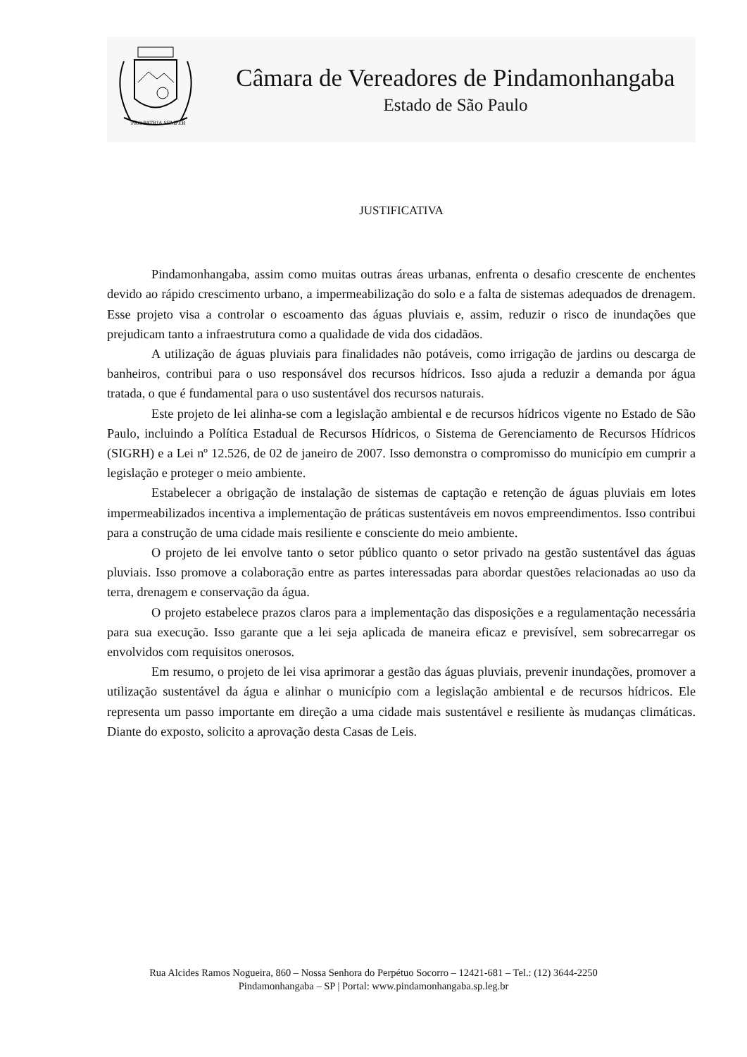PRO PATRIA SEMPER
Câmara de Vereadores de Pindamonhangaba
Estado de São Paulo
JUSTIFICATIVA
Pindamonhangaba, assim como muitas outras áreas urbanas, enfrenta o desafio crescente de enchentes devido ao rápido crescimento urbano, a impermeabilização do solo e a falta de sistemas adequados de drenagem. Esse projeto visa a controlar o escoamento das águas pluviais e, assim, reduzir o risco de inundações que prejudicam tanto a infraestrutura como a qualidade de vida dos cidadãos.
A utilização de águas pluviais para finalidades não potáveis, como irrigação de jardins ou descarga de banheiros, contribui para o uso responsável dos recursos hídricos. Isso ajuda a reduzir a demanda por água tratada, o que é fundamental para o uso sustentável dos recursos naturais.
Este projeto de lei alinha-se com a legislação ambiental e de recursos hídricos vigente no Estado de São Paulo, incluindo a Política Estadual de Recursos Hídricos, o Sistema de Gerenciamento de Recursos Hídricos (SIGRH) e a Lei nº 12.526, de 02 de janeiro de 2007. Isso demonstra o compromisso do município em cumprir a legislação e proteger o meio ambiente.
Estabelecer a obrigação de instalação de sistemas de captação e retenção de águas pluviais em lotes impermeabilizados incentiva a implementação de práticas sustentáveis em novos empreendimentos. Isso contribui para a construção de uma cidade mais resiliente e consciente do meio ambiente.
O projeto de lei envolve tanto o setor público quanto o setor privado na gestão sustentável das águas pluviais. Isso promove a colaboração entre as partes interessadas para abordar questões relacionadas ao uso da terra, drenagem e conservação da água.
O projeto estabelece prazos claros para a implementação das disposições e a regulamentação necessária para sua execução. Isso garante que a lei seja aplicada de maneira eficaz e previsível, sem sobrecarregar os envolvidos com requisitos onerosos.
Em resumo, o projeto de lei visa aprimorar a gestão das águas pluviais, prevenir inundações, promover a utilização sustentável da água e alinhar o município com a legislação ambiental e de recursos hídricos. Ele representa um passo importante em direção a uma cidade mais sustentável e resiliente às mudanças climáticas. Diante do exposto, solicito a aprovação desta Casas de Leis.
Rua Alcides Ramos Nogueira, 860 – Nossa Senhora do Perpétuo Socorro – 12421-681 – Tel.: (12) 3644-2250
Pindamonhangaba – SP | Portal: www.pindamonhangaba.sp.leg.br